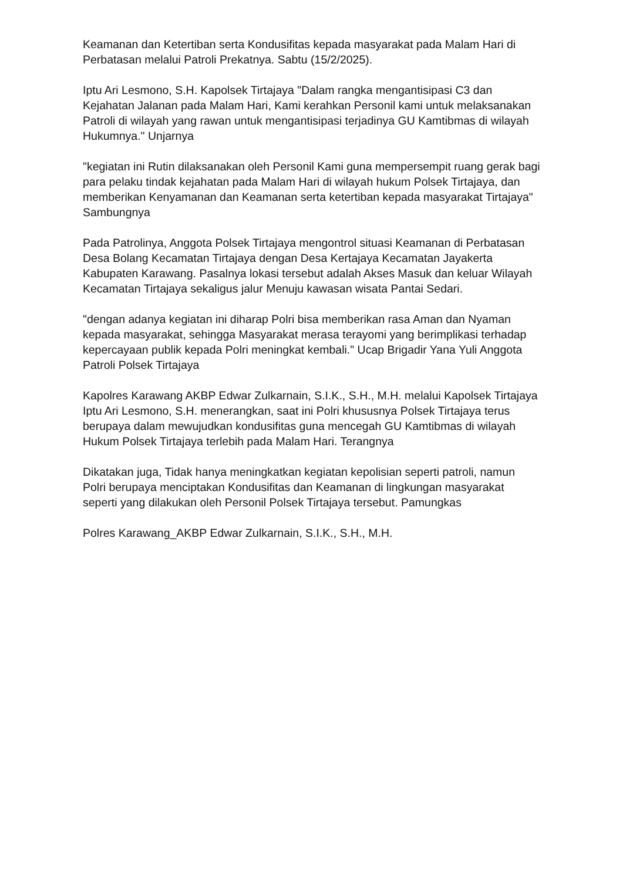Keamanan dan Ketertiban serta Kondusifitas kepada masyarakat pada Malam Hari di Perbatasan melalui Patroli Prekatnya. Sabtu (15/2/2025).
Iptu Ari Lesmono, S.H. Kapolsek Tirtajaya "Dalam rangka mengantisipasi C3 dan Kejahatan Jalanan pada Malam Hari, Kami kerahkan Personil kami untuk melaksanakan Patroli di wilayah yang rawan untuk mengantisipasi terjadinya GU Kamtibmas di wilayah Hukumnya." Unjarnya
"kegiatan ini Rutin dilaksanakan oleh Personil Kami guna mempersempit ruang gerak bagi para pelaku tindak kejahatan pada Malam Hari di wilayah hukum Polsek Tirtajaya, dan memberikan Kenyamanan dan Keamanan serta ketertiban kepada masyarakat Tirtajaya" Sambungnya
Pada Patrolinya, Anggota Polsek Tirtajaya mengontrol situasi Keamanan di Perbatasan Desa Bolang Kecamatan Tirtajaya dengan Desa Kertajaya Kecamatan Jayakerta Kabupaten Karawang. Pasalnya lokasi tersebut adalah Akses Masuk dan keluar Wilayah Kecamatan Tirtajaya sekaligus jalur Menuju kawasan wisata Pantai Sedari.
"dengan adanya kegiatan ini diharap Polri bisa memberikan rasa Aman dan Nyaman kepada masyarakat, sehingga Masyarakat merasa terayomi yang berimplikasi terhadap kepercayaan publik kepada Polri meningkat kembali." Ucap Brigadir Yana Yuli Anggota Patroli Polsek Tirtajaya
Kapolres Karawang AKBP Edwar Zulkarnain, S.I.K., S.H., M.H. melalui Kapolsek Tirtajaya Iptu Ari Lesmono, S.H. menerangkan, saat ini Polri khususnya Polsek Tirtajaya terus berupaya dalam mewujudkan kondusifitas guna mencegah GU Kamtibmas di wilayah Hukum Polsek Tirtajaya terlebih pada Malam Hari. Terangnya
Dikatakan juga, Tidak hanya meningkatkan kegiatan kepolisian seperti patroli, namun Polri berupaya menciptakan Kondusifitas dan Keamanan di lingkungan masyarakat seperti yang dilakukan oleh Personil Polsek Tirtajaya tersebut. Pamungkas
Polres Karawang_AKBP Edwar Zulkarnain, S.I.K., S.H., M.H.